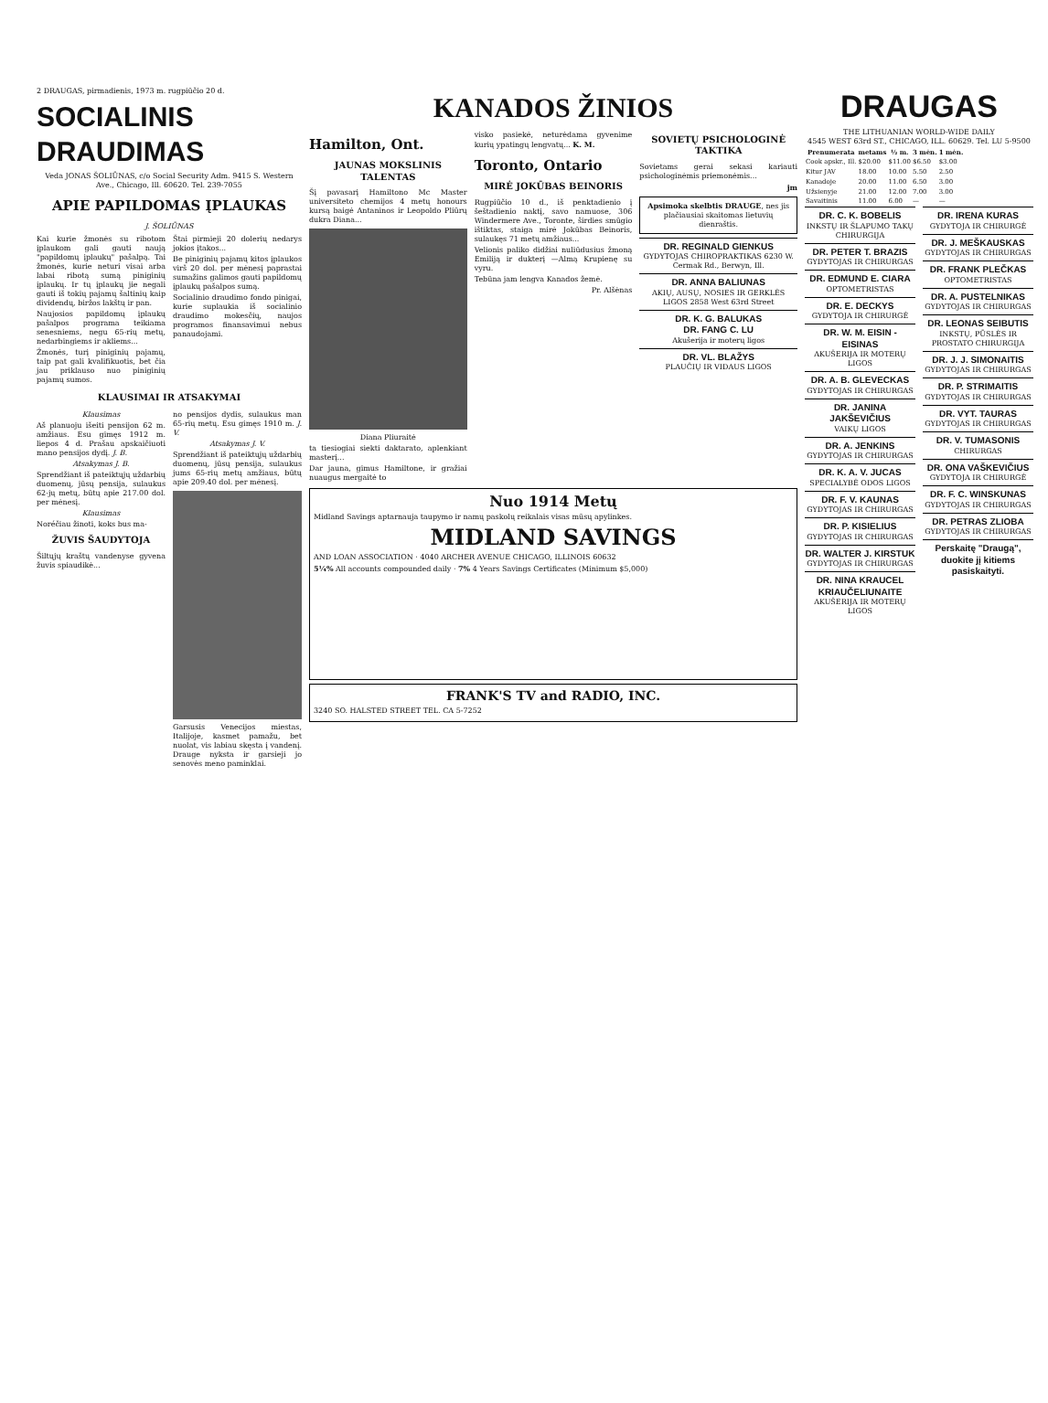2 DRAUGAS, pirmadienis, 1973 m. rugpiūčio 20 d.
SOCIALINIS DRAUDIMAS
Veda JONAS ŠOLIŪNAS, c/o Social Security Adm. 9415 S. Western Ave., Chicago, Ill. 60620. Tel. 239-7055
APIE PAPILDOMAS ĮPLAUKAS
J. ŠOLIŪNAS
Kai kurie žmonės su ribotom įplaukom gali gauti naują "papildomų įplaukų" pašalpą. Tai žmonės, kurie neturi visai arba labai ribotą sumą piniginių įplaukų. Ir tų įplaukų jie negali gauti iš tokių pajamų šaltinių kaip dividendų, biržos lakštų ir pan.
Naujosios papildomų įplaukų pašalpos programa teikiama senesniems, negu 65-rių metų, nedarbingiems ir akliems...
Žmonės, turį piniginių pajamų, taip pat gali kvalifikuotis, bet čia jau priklauso nuo piniginių pajamų sumos.
Štai pirmieji 20 dolerių nedarys jokios įtakos...
Be piniginių pajamų kitos įplaukos virš 20 dol. per mėnesį paprastai sumažins galimos gauti papildomų įplaukų pašalpos sumą.
Socialinio draudimo fondo pinigai, kurie suplaukia iš socialinio draudimo mokesčių, naujos programos finansavimui nebus panaudojami.
KLAUSIMAI IR ATSAKYMAI
Klausimas
Aš planuoju išeiti pensijon 62 m. amžiaus. Esu gimęs 1912 m. liepos 4 d. Prašau apskaičiuoti mano pensijos dydį. J. B.
Atsakymas J. B.
Sprendžiant iš pateiktųjų uždarbių duomenų, jūsų pensija, sulaukus 62-jų metų, būtų apie 217.00 dol. per mėnesį.
Klausimas
Noréčiau žinoti, koks bus ma-
ŽUVIS ŠAUDYTOJA
Šiltųjų kraštų vandenyse gyvena žuvis spiaudikė...
no pensijos dydis, sulaukus man 65-rių metų. Esu gimęs 1910 m. J. V.
Atsakymas J. V.
Sprendžiant iš pateiktųjų uždarbių duomenų, jūsų pensija, sulaukus jums 65-rių metų amžiaus, būtų apie 209.40 dol. per mėnesį.
Garsusis Venecijos miestas, Italijoje, kasmet pamažu, bet nuolat, vis labiau skęsta į vandenį. Drauge nyksta ir garsieji jo senovės meno paminklai.
KANADOS ŽINIOS
Hamilton, Ont.
JAUNAS MOKSLINIS TALENTAS
Šį pavasarį Hamiltono Mc Master universiteto chemijos 4 metų honours kursą baigė Antaninos ir Leopoldo Pliūrų dukra Diana...
Diana Pliuraitė
ta tiesiogiai siekti daktarato, aplenkiant masterį...
Dar jauna, gimus Hamiltone, ir gražiai nuaugus mergaitė to
visko pasiekė, neturėdama gyvenime kurių ypatingų lengvatų... K. M.
Toronto, Ontario
MIRĖ JOKŪBAS BEINORIS
Rugpiūčio 10 d., iš penktadienio į šeštadienio naktį, savo namuose, 306 Windermere Ave., Toronte, širdies smūgio ištiktas, staiga mirė Jokūbas Beinoris, sulaukęs 71 metų amžiaus...
Velionis paliko didžiai nuliūdusius žmoną Emiliją ir dukterį —Almą Krupienę su vyru.
Tebūna jam lengva Kanados žemė.
Pr. Alšėnas
SOVIETŲ PSICHOLOGINĖ TAKTIKA
Sovietams gerai sekasi kariauti psichologinėmis priemonėmis...
jm
Apsimoka skelbtis DRAUGE, nes jis plačiausiai skaitomas lietuvių dienraštis.
DR. REGINALD GIENKUS
GYDYTOJAS CHIROPRAKTIKAS 6230 W. Cermak Rd., Berwyn, Ill.
DR. ANNA BALIUNAS
AKIŲ, AUSŲ, NOSIES IR GERKLĖS LIGOS 2858 West 63rd Street
DR. K. G. BALUKAS
DR. FANG C. LU
Akušerija ir moterų ligos
DR. VL. BLAŽYS
PLAUČIŲ IR VIDAUS LIGOS
Nuo 1914 Metų
Midland Savings aptarnauja taupymo ir namų paskolų reikalais visas mūsų apylinkes.
MIDLAND SAVINGS
AND LOAN ASSOCIATION · 4040 ARCHER AVENUE CHICAGO, ILLINOIS 60632
5¼% All accounts compounded daily · 7% 4 Years Savings Certificates (Minimum $5,000)
FRANK'S TV and RADIO, INC.
3240 SO. HALSTED STREET TEL. CA 5-7252
DRAUGAS
THE LITHUANIAN WORLD-WIDE DAILY
4545 WEST 63rd ST., CHICAGO, ILL. 60629. Tel. LU 5-9500
| Prenumerata | metams | ½ m. | 3 mėn. | 1 mėn. |
| --- | --- | --- | --- | --- |
| Cook apskr., Ill. | $20.00 | $11.00 | $6.50 | $3.00 |
| Kitur JAV | 18.00 | 10.00 | 5.50 | 2.50 |
| Kanadoje | 20.00 | 11.00 | 6.50 | 3.00 |
| Užsienyje | 21.00 | 12.00 | 7.00 | 3.00 |
| Savaitinis | 11.00 | 6.00 | — | — |
DR. C. K. BOBELIS
INKSTŲ IR ŠLAPUMO TAKŲ CHIRURGIJA
DR. PETER T. BRAZIS
GYDYTOJAS IR CHIRURGAS
DR. EDMUND E. CIARA
OPTOMETRISTAS
DR. E. DECKYS
GYDYTOJA IR CHIRURGĖ
DR. W. M. EISIN - EISINAS
AKUŠERIJA IR MOTERŲ LIGOS
DR. A. B. GLEVECKAS
GYDYTOJAS IR CHIRURGAS
DR. JANINA JAKŠEVIČIUS
VAIKŲ LIGOS
DR. A. JENKINS
GYDYTOJAS IR CHIRURGAS
DR. K. A. V. JUCAS
SPECIALYBĖ ODOS LIGOS
DR. F. V. KAUNAS
GYDYTOJAS IR CHIRURGAS
DR. P. KISIELIUS
GYDYTOJAS IR CHIRURGAS
DR. WALTER J. KIRSTUK
GYDYTOJAS IR CHIRURGAS
DR. NINA KRAUCEL KRIAUČELIUNAITE
AKUŠERIJA IR MOTERŲ LIGOS
DR. IRENA KURAS
GYDYTOJA IR CHIRURGĖ
DR. J. MEŠKAUSKAS
GYDYTOJAS IR CHIRURGAS
DR. FRANK PLEČKAS
OPTOMETRISTAS
DR. A. PUSTELNIKAS
GYDYTOJAS IR CHIRURGAS
DR. LEONAS SEIBUTIS
INKSTŲ, PŪSLĖS IR PROSTATO CHIRURGIJA
DR. J. J. SIMONAITIS
GYDYTOJAS IR CHIRURGAS
DR. P. STRIMAITIS
GYDYTOJAS IR CHIRURGAS
DR. VYT. TAURAS
GYDYTOJAS IR CHIRURGAS
DR. V. TUMASONIS
CHIRURGAS
DR. ONA VAŠKEVIČIUS
GYDYTOJA IR CHIRURGĖ
DR. F. C. WINSKUNAS
GYDYTOJAS IR CHIRURGAS
DR. PETRAS ZLIOBA
GYDYTOJAS IR CHIRURGAS
Perskaitę "Draugą", duokite jį kitiems pasiskaityti.